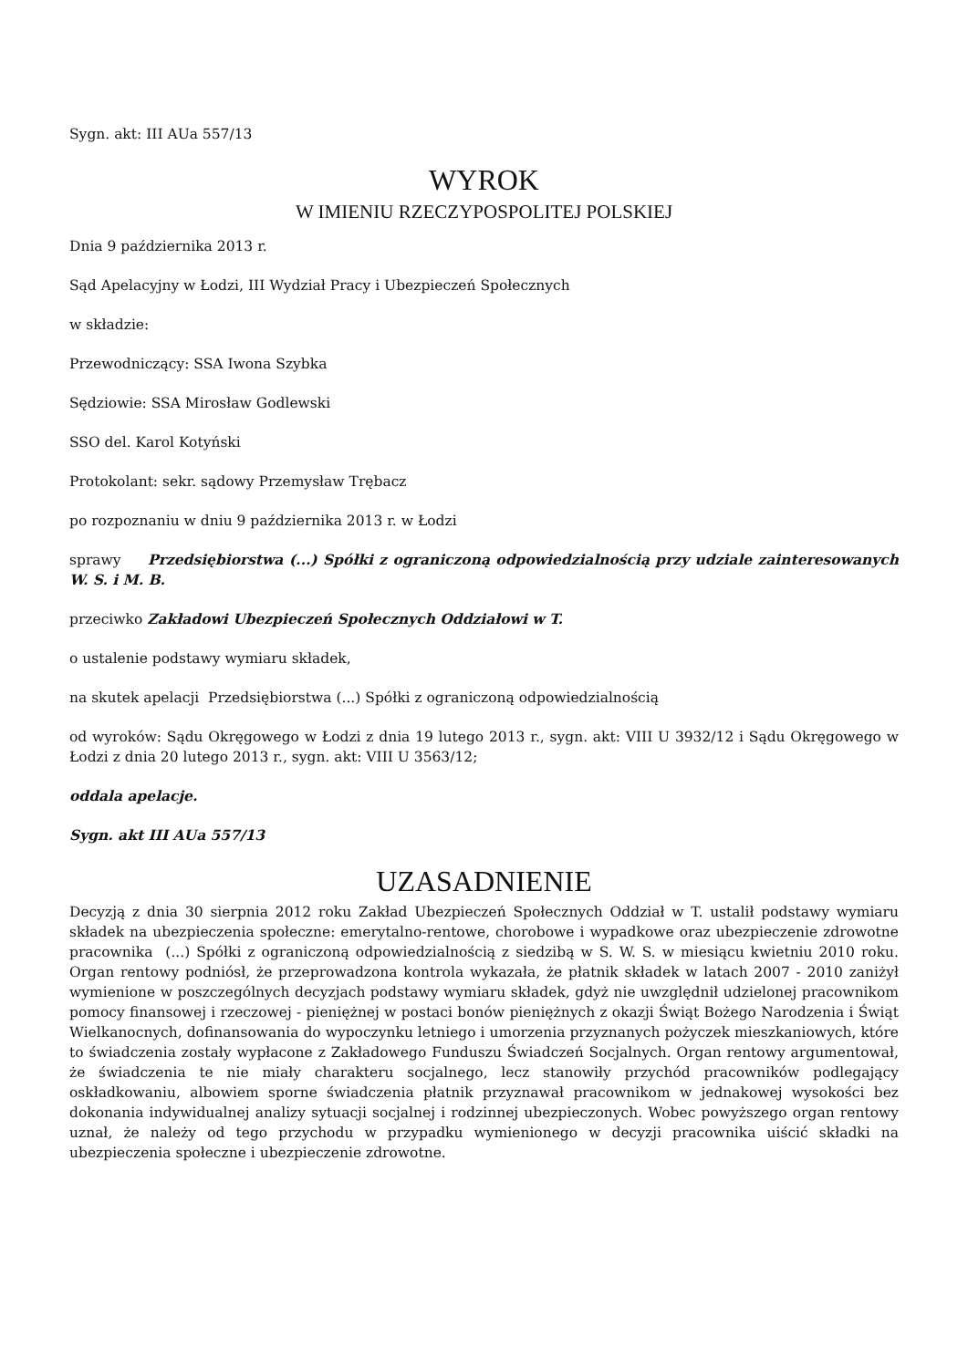Sygn. akt: III AUa 557/13
WYROK
W IMIENIU RZECZYPOSPOLITEJ POLSKIEJ
Dnia 9 października 2013 r.
Sąd Apelacyjny w Łodzi, III Wydział Pracy i Ubezpieczeń Społecznych
w składzie:
Przewodniczący: SSA Iwona Szybka
Sędziowie: SSA Mirosław Godlewski
SSO del. Karol Kotyński
Protokolant: sekr. sądowy Przemysław Trębacz
po rozpoznaniu w dniu 9 października 2013 r. w Łodzi
sprawy Przedsiębiorstwa (...) Spółki z ograniczoną odpowiedzialnością przy udziale zainteresowanych W. S. i M. B.
przeciwko Zakładowi Ubezpieczeń Społecznych Oddziałowi w T.
o ustalenie podstawy wymiaru składek,
na skutek apelacji Przedsiębiorstwa (...) Spółki z ograniczoną odpowiedzialnością
od wyroków: Sądu Okręgowego w Łodzi z dnia 19 lutego 2013 r., sygn. akt: VIII U 3932/12 i Sądu Okręgowego w Łodzi z dnia 20 lutego 2013 r., sygn. akt: VIII U 3563/12;
oddala apelacje.
Sygn. akt III AUa 557/13
UZASADNIENIE
Decyzją z dnia 30 sierpnia 2012 roku Zakład Ubezpieczeń Społecznych Oddział w T. ustalił podstawy wymiaru składek na ubezpieczenia społeczne: emerytalno-rentowe, chorobowe i wypadkowe oraz ubezpieczenie zdrowotne pracownika (...) Spółki z ograniczoną odpowiedzialnością z siedzibą w S. W. S. w miesiącu kwietniu 2010 roku. Organ rentowy podniósł, że przeprowadzona kontrola wykazała, że płatnik składek w latach 2007 - 2010 zaniżył wymienione w poszczególnych decyzjach podstawy wymiaru składek, gdyż nie uwzględnił udzielonej pracownikom pomocy finansowej i rzeczowej - pieniężnej w postaci bonów pieniężnych z okazji Świąt Bożego Narodzenia i Świąt Wielkanocnych, dofinansowania do wypoczynku letniego i umorzenia przyznanych pożyczek mieszkaniowych, które to świadczenia zostały wypłacone z Zakładowego Funduszu Świadczeń Socjalnych. Organ rentowy argumentował, że świadczenia te nie miały charakteru socjalnego, lecz stanowiły przychód pracowników podlegający oskładkowaniu, albowiem sporne świadczenia płatnik przyznawał pracownikom w jednakowej wysokości bez dokonania indywidualnej analizy sytuacji socjalnej i rodzinnej ubezpieczonych. Wobec powyższego organ rentowy uznał, że należy od tego przychodu w przypadku wymienionego w decyzji pracownika uiścić składki na ubezpieczenia społeczne i ubezpieczenie zdrowotne.